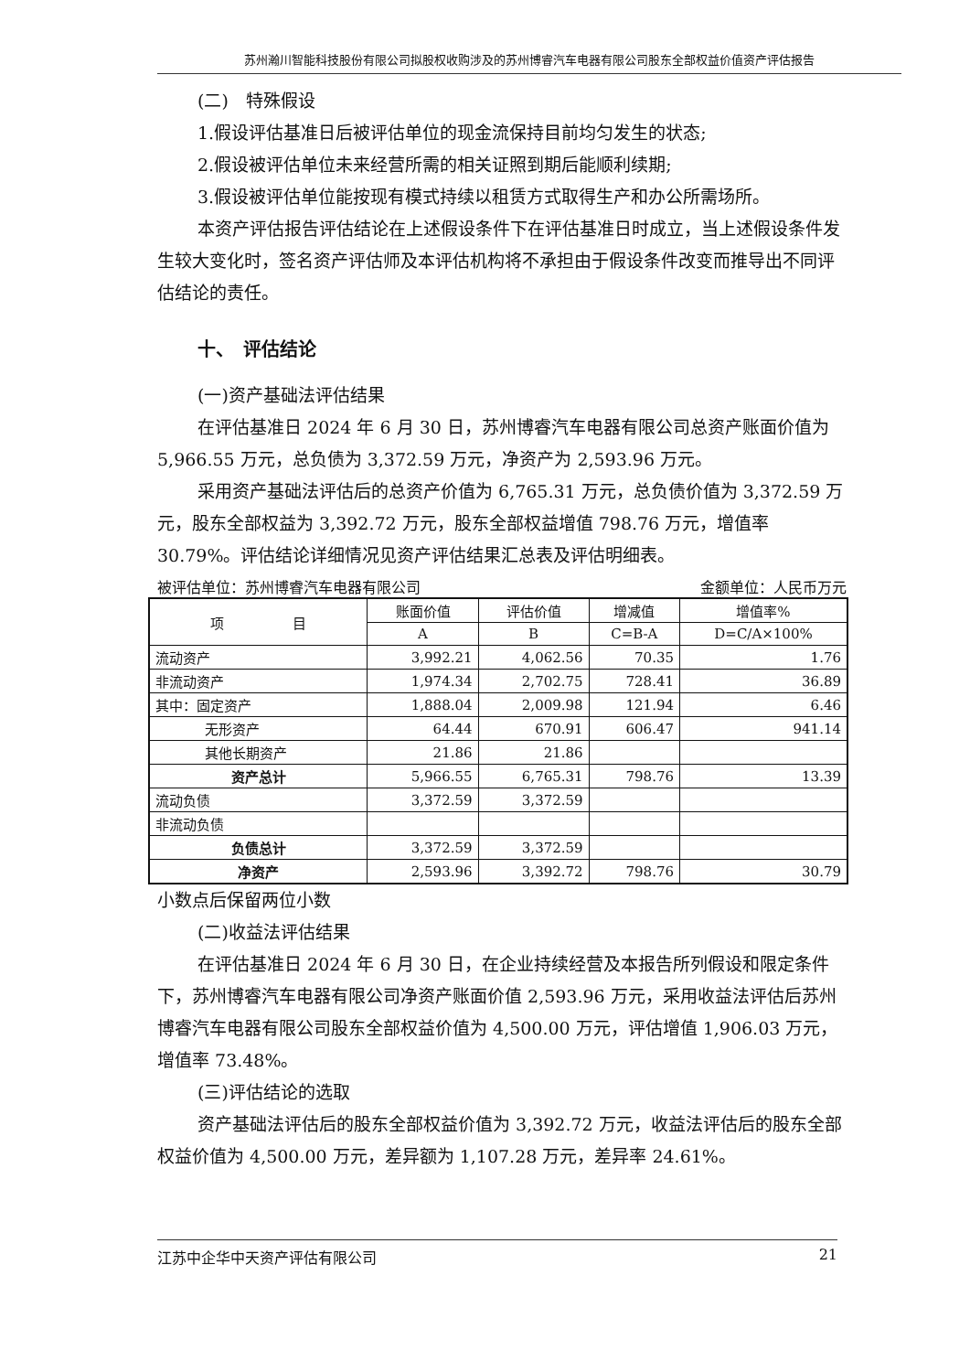苏州瀚川智能科技股份有限公司拟股权收购涉及的苏州博睿汽车电器有限公司股东全部权益价值资产评估报告
(二)　特殊假设
1.假设评估基准日后被评估单位的现金流保持目前均匀发生的状态;
2.假设被评估单位未来经营所需的相关证照到期后能顺利续期;
3.假设被评估单位能按现有模式持续以租赁方式取得生产和办公所需场所。
本资产评估报告评估结论在上述假设条件下在评估基准日时成立，当上述假设条件发生较大变化时，签名资产评估师及本评估机构将不承担由于假设条件改变而推导出不同评估结论的责任。
十、　评估结论
(一)资产基础法评估结果
在评估基准日 2024 年 6 月 30 日，苏州博睿汽车电器有限公司总资产账面价值为 5,966.55 万元，总负债为 3,372.59 万元，净资产为 2,593.96 万元。
采用资产基础法评估后的总资产价值为 6,765.31 万元，总负债价值为 3,372.59 万元，股东全部权益为 3,392.72 万元，股东全部权益增值 798.76 万元，增值率 30.79%。评估结论详细情况见资产评估结果汇总表及评估明细表。
被评估单位：苏州博睿汽车电器有限公司 金额单位：人民币万元
| 项 目 | 账面价值 | 评估价值 | 增减值 | 增值率% |
| --- | --- | --- | --- | --- |
| | A | B | C=B-A | D=C/A×100% |
| 流动资产 | 3,992.21 | 4,062.56 | 70.35 | 1.76 |
| 非流动资产 | 1,974.34 | 2,702.75 | 728.41 | 36.89 |
| 其中：固定资产 | 1,888.04 | 2,009.98 | 121.94 | 6.46 |
| 无形资产 | 64.44 | 670.91 | 606.47 | 941.14 |
| 其他长期资产 | 21.86 | 21.86 | | |
| 资产总计 | 5,966.55 | 6,765.31 | 798.76 | 13.39 |
| 流动负债 | 3,372.59 | 3,372.59 | | |
| 非流动负债 | | | | |
| 负债总计 | 3,372.59 | 3,372.59 | | |
| 净资产 | 2,593.96 | 3,392.72 | 798.76 | 30.79 |
小数点后保留两位小数
(二)收益法评估结果
在评估基准日 2024 年 6 月 30 日，在企业持续经营及本报告所列假设和限定条件下，苏州博睿汽车电器有限公司净资产账面价值 2,593.96 万元，采用收益法评估后苏州博睿汽车电器有限公司股东全部权益价值为 4,500.00 万元，评估增值 1,906.03 万元，增值率 73.48%。
(三)评估结论的选取
资产基础法评估后的股东全部权益价值为 3,392.72 万元，收益法评估后的股东全部权益价值为 4,500.00 万元，差异额为 1,107.28 万元，差异率 24.61%。
江苏中企华中天资产评估有限公司 21